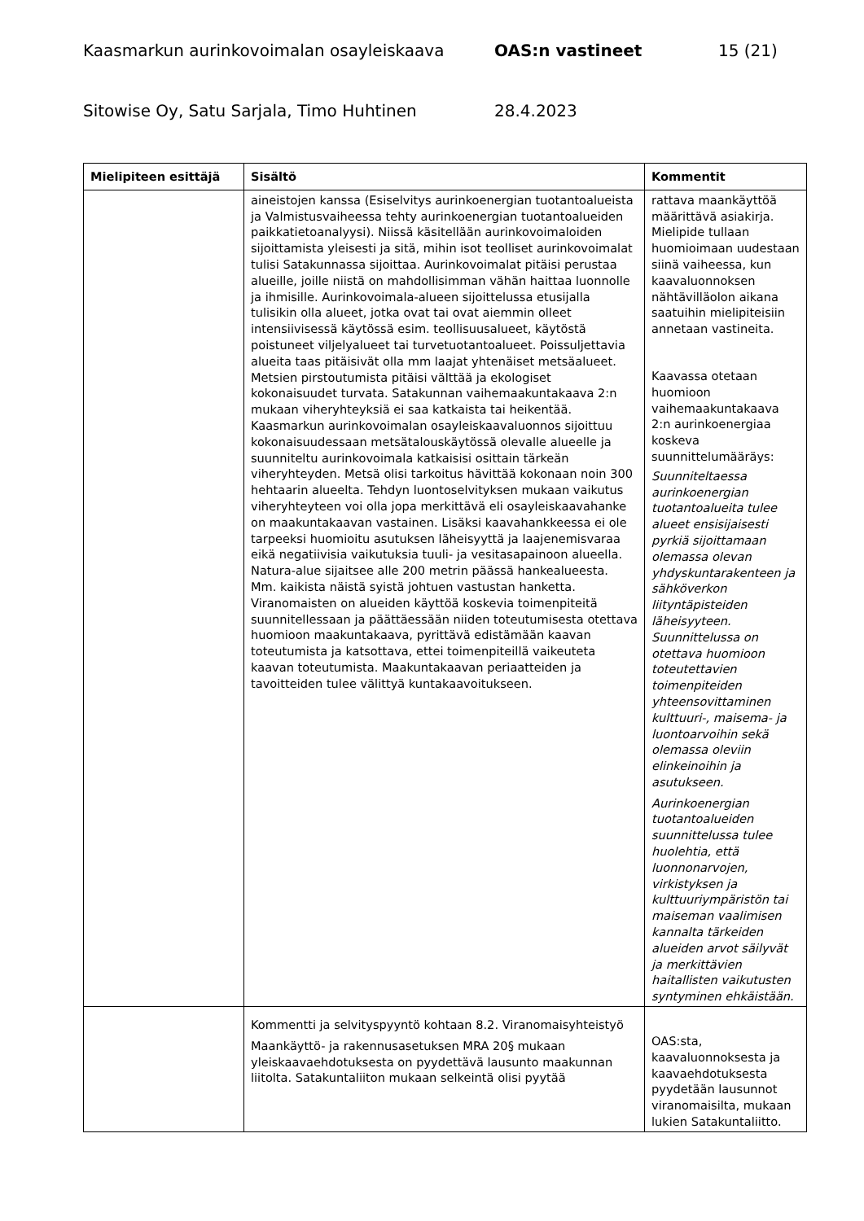Kaasmarkun aurinkovoimalan osayleiskaava OAS:n vastineet 15 (21)
Sitowise Oy, Satu Sarjala, Timo Huhtinen 28.4.2023
| Mielipiteen esittäjä | Sisältö | Kommentit |
| --- | --- | --- |
| | aineistojen kanssa (Esiselvitys aurinkoenergian tuotantoalueista ja Valmistusvaiheessa tehty aurinkoenergian tuotantoalueiden paikkatietoanalyysi). Niissä käsitellään aurinkovoimaloiden sijoittamista yleisesti ja sitä, mihin isot teolliset aurinkovoimalat tulisi Satakunnassa sijoittaa. Aurinkovoimalat pitäisi perustaa alueille, joille niistä on mahdollisimman vähän haittaa luonnolle ja ihmisille. Aurinkovoimala-alueen sijoittelussa etusijalla tulisikin olla alueet, jotka ovat tai ovat aiemmin olleet intensiivisessä käytössä esim. teollisuusalueet, käytöstä poistuneet viljelyalueet tai turvetuotantoalueet. Poissuljettavia alueita taas pitäisivät olla mm laajat yhtenäiset metsäalueet. Metsien pirstoutumista pitäisi välttää ja ekologiset kokonaisuudet turvata. Satakunnan vaihemaakuntakaava 2:n mukaan viheryhteyksiä ei saa katkaista tai heikentää. Kaasmarkun aurinkovoimalan osayleiskaavaluonnos sijoittuu kokonaisuudessaan metsätalouskäytössä olevalle alueelle ja suunniteltu aurinkovoimala katkaisisi osittain tärkeän viheryhteyden. Metsä olisi tarkoitus hävittää kokonaan noin 300 hehtaarin alueelta. Tehdyn luontoselvityksen mukaan vaikutus viheryhteyteen voi olla jopa merkittävä eli osayleiskaavahanke on maakuntakaavan vastainen. Lisäksi kaavahankkeessa ei ole tarpeeksi huomioitu asutuksen läheisyyttä ja laajenemisvaraa eikä negatiivisia vaikutuksia tuuli- ja vesitasapainoon alueella. Natura-alue sijaitsee alle 200 metrin päässä hankealueesta. Mm. kaikista näistä syistä johtuen vastustan hanketta. Viranomaisten on alueiden käyttöä koskevia toimenpiteitä suunnitellessaan ja päättäessään niiden toteutumisesta otettava huomioon maakuntakaava, pyrittävä edistämään kaavan toteutumista ja katsottava, ettei toimenpiteillä vaikeuteta kaavan toteutumista. Maakuntakaavan periaatteiden ja tavoitteiden tulee välittyä kuntakaavoitukseen. | rattava maankäyttöä määrittävä asiakirja. Mielipide tullaan huomioimaan uudestaan siinä vaiheessa, kun kaavaluonnoksen nähtävilläolon aikana saatuihin mielipiteisiin annetaan vastineita. Kaavassa otetaan huomioon vaihemaakuntakaava 2:n aurinkoenergiaa koskeva suunnittelumääräys: Suunniteltaessa aurinkoenergian tuotantoalueita tulee alueet ensisijaisesti pyrkiä sijoittamaan olemassa olevan yhdyskuntarakenteen ja sähköverkon liityntäpisteiden läheisyyteen. Suunnittelussa on otettava huomioon toteutettavien toimenpiteiden yhteensovittaminen kulttuuri-, maisema- ja luontoarvoihin sekä olemassa oleviin elinkeinoihin ja asutukseen. Aurinkoenergian tuotantoalueiden suunnittelussa tulee huolehtia, että luonnonarvojen, virkistyksen ja kulttuuriympäristön tai maiseman vaalimisen kannalta tärkeiden alueiden arvot säilyvät ja merkittävien haitallisten vaikutusten syntyminen ehkäistään. |
| | Kommentti ja selvityspyyntö kohtaan 8.2. Viranomaisyhteistyö Maankäyttö- ja rakennusasetuksen MRA 20§ mukaan yleiskaavaehdotuksesta on pyydettävä lausunto maakunnan liitolta. Satakuntaliiton mukaan selkeintä olisi pyytää | OAS:sta, kaavaluonnoksesta ja kaavaehdotuksesta pyydetään lausunnot viranomaisilta, mukaan lukien Satakuntaliitto. |